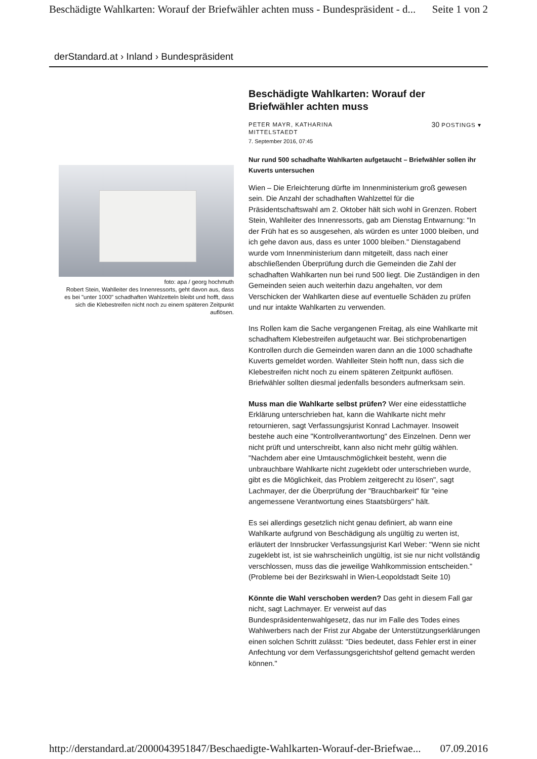Beschädigte Wahlkarten: Worauf der Briefwähler achten muss - Bundespräsident - d... Seite 1 von 2
derStandard.at › Inland › Bundespräsident
foto: apa / georg hochmuth
Robert Stein, Wahlleiter des Innenressorts, geht davon aus, dass es bei "unter 1000" schadhaften Wahlzetteln bleibt und hofft, dass sich die Klebestreifen nicht noch zu einem späteren Zeitpunkt auflösen.
Beschädigte Wahlkarten: Worauf der Briefwähler achten muss
PETER MAYR, KATHARINA
MITTELSTAEDT 30 POSTINGS ▾
7. September 2016, 07:45
Nur rund 500 schadhafte Wahlkarten aufgetaucht – Briefwähler sollen ihr Kuverts untersuchen
Wien – Die Erleichterung dürfte im Innenministerium groß gewesen sein. Die Anzahl der schadhaften Wahlzettel für die Präsidentschaftswahl am 2. Oktober hält sich wohl in Grenzen. Robert Stein, Wahlleiter des Innenressorts, gab am Dienstag Entwarnung: "In der Früh hat es so ausgesehen, als würden es unter 1000 bleiben, und ich gehe davon aus, dass es unter 1000 bleiben." Dienstagabend wurde vom Innenministerium dann mitgeteilt, dass nach einer abschließenden Überprüfung durch die Gemeinden die Zahl der schadhaften Wahlkarten nun bei rund 500 liegt. Die Zuständigen in den Gemeinden seien auch weiterhin dazu angehalten, vor dem Verschicken der Wahlkarten diese auf eventuelle Schäden zu prüfen und nur intakte Wahlkarten zu verwenden.
Ins Rollen kam die Sache vergangenen Freitag, als eine Wahlkarte mit schadhaftem Klebestreifen aufgetaucht war. Bei stichprobenartigen Kontrollen durch die Gemeinden waren dann an die 1000 schadhafte Kuverts gemeldet worden. Wahlleiter Stein hofft nun, dass sich die Klebestreifen nicht noch zu einem späteren Zeitpunkt auflösen. Briefwähler sollten diesmal jedenfalls besonders aufmerksam sein.
Muss man die Wahlkarte selbst prüfen? Wer eine eidesstattliche Erklärung unterschrieben hat, kann die Wahlkarte nicht mehr retournieren, sagt Verfassungsjurist Konrad Lachmayer. Insoweit bestehe auch eine "Kontrollverantwortung" des Einzelnen. Denn wer nicht prüft und unterschreibt, kann also nicht mehr gültig wählen. "Nachdem aber eine Umtauschmöglichkeit besteht, wenn die unbrauchbare Wahlkarte nicht zugeklebt oder unterschrieben wurde, gibt es die Möglichkeit, das Problem zeitgerecht zu lösen", sagt Lachmayer, der die Überprüfung der "Brauchbarkeit" für "eine angemessene Verantwortung eines Staatsbürgers" hält.
Es sei allerdings gesetzlich nicht genau definiert, ab wann eine Wahlkarte aufgrund von Beschädigung als ungültig zu werten ist, erläutert der Innsbrucker Verfassungsjurist Karl Weber: "Wenn sie nicht zugeklebt ist, ist sie wahrscheinlich ungültig, ist sie nur nicht vollständig verschlossen, muss das die jeweilige Wahlkommission entscheiden." (Probleme bei der Bezirkswahl in Wien-Leopoldstadt Seite 10)
Könnte die Wahl verschoben werden? Das geht in diesem Fall gar nicht, sagt Lachmayer. Er verweist auf das Bundespräsidentenwahlgesetz, das nur im Falle des Todes eines Wahlwerbers nach der Frist zur Abgabe der Unterstützungserklärungen einen solchen Schritt zulässt: "Dies bedeutet, dass Fehler erst in einer Anfechtung vor dem Verfassungsgerichtshof geltend gemacht werden können."
http://derstandard.at/2000043951847/Beschaedigte-Wahlkarten-Worauf-der-Briefwae... 07.09.2016